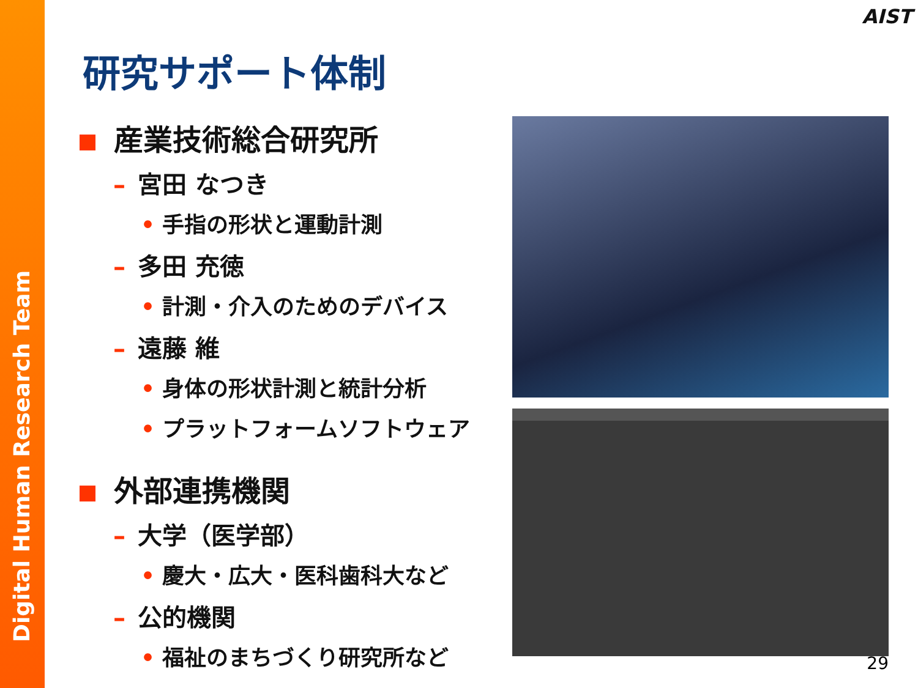Digital Human Research Team
AIST
研究サポート体制
産業技術総合研究所
– 宮田 なつき
• 手指の形状と運動計測
– 多田 充徳
• 計測・介入のためのデバイス
– 遠藤 維
• 身体の形状計測と統計分析
• プラットフォームソフトウェア
外部連携機関
– 大学（医学部）
• 慶大・広大・医科歯科大など
– 公的機関
• 福祉のまちづくり研究所など
29